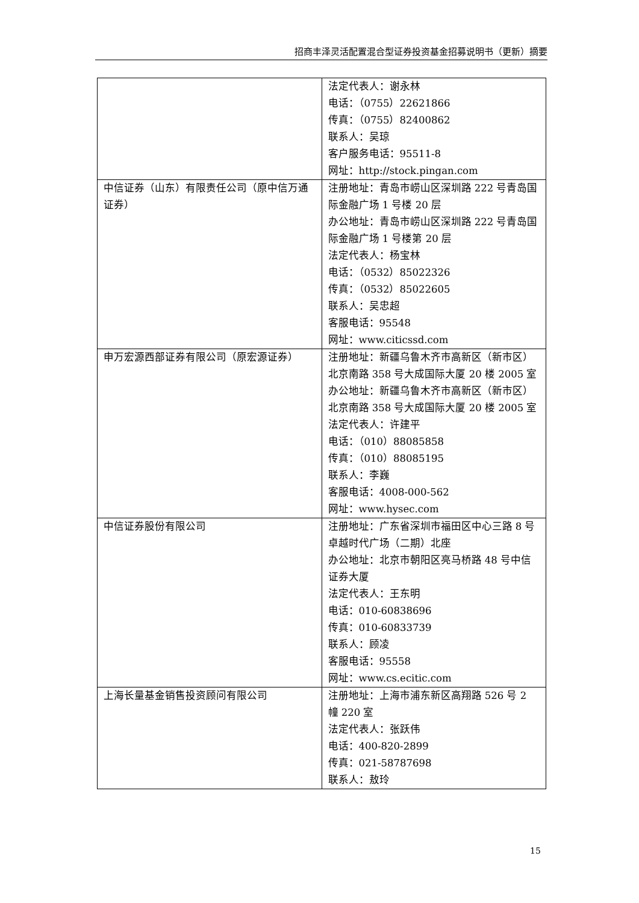招商丰泽灵活配置混合型证券投资基金招募说明书（更新）摘要
| | 法定代表人：谢永林 电话：（0755）22621866 传真：（0755）82400862 联系人：吴琼 客户服务电话：95511-8 网址：http://stock.pingan.com |
| 中信证券（山东）有限责任公司（原中信万通证券） | 注册地址：青岛市崂山区深圳路 222 号青岛国际金融广场 1 号楼 20 层 办公地址：青岛市崂山区深圳路 222 号青岛国际金融广场 1 号楼第 20 层 法定代表人：杨宝林 电话：（0532）85022326 传真：（0532）85022605 联系人：吴忠超 客服电话：95548 网址：www.citicssd.com |
| 申万宏源西部证券有限公司（原宏源证券） | 注册地址：新疆乌鲁木齐市高新区（新市区）北京南路 358 号大成国际大厦 20 楼 2005 室 办公地址：新疆乌鲁木齐市高新区（新市区）北京南路 358 号大成国际大厦 20 楼 2005 室 法定代表人：许建平 电话：（010）88085858 传真：（010）88085195 联系人：李巍 客服电话：4008-000-562 网址：www.hysec.com |
| 中信证券股份有限公司 | 注册地址：广东省深圳市福田区中心三路 8 号卓越时代广场（二期）北座 办公地址：北京市朝阳区亮马桥路 48 号中信证券大厦 法定代表人：王东明 电话：010-60838696 传真：010-60833739 联系人：顾凌 客服电话：95558 网址：www.cs.ecitic.com |
| 上海长量基金销售投资顾问有限公司 | 注册地址：上海市浦东新区高翔路 526 号 2 幢 220 室 法定代表人：张跃伟 电话：400-820-2899 传真：021-58787698 联系人：敖玲 |
15